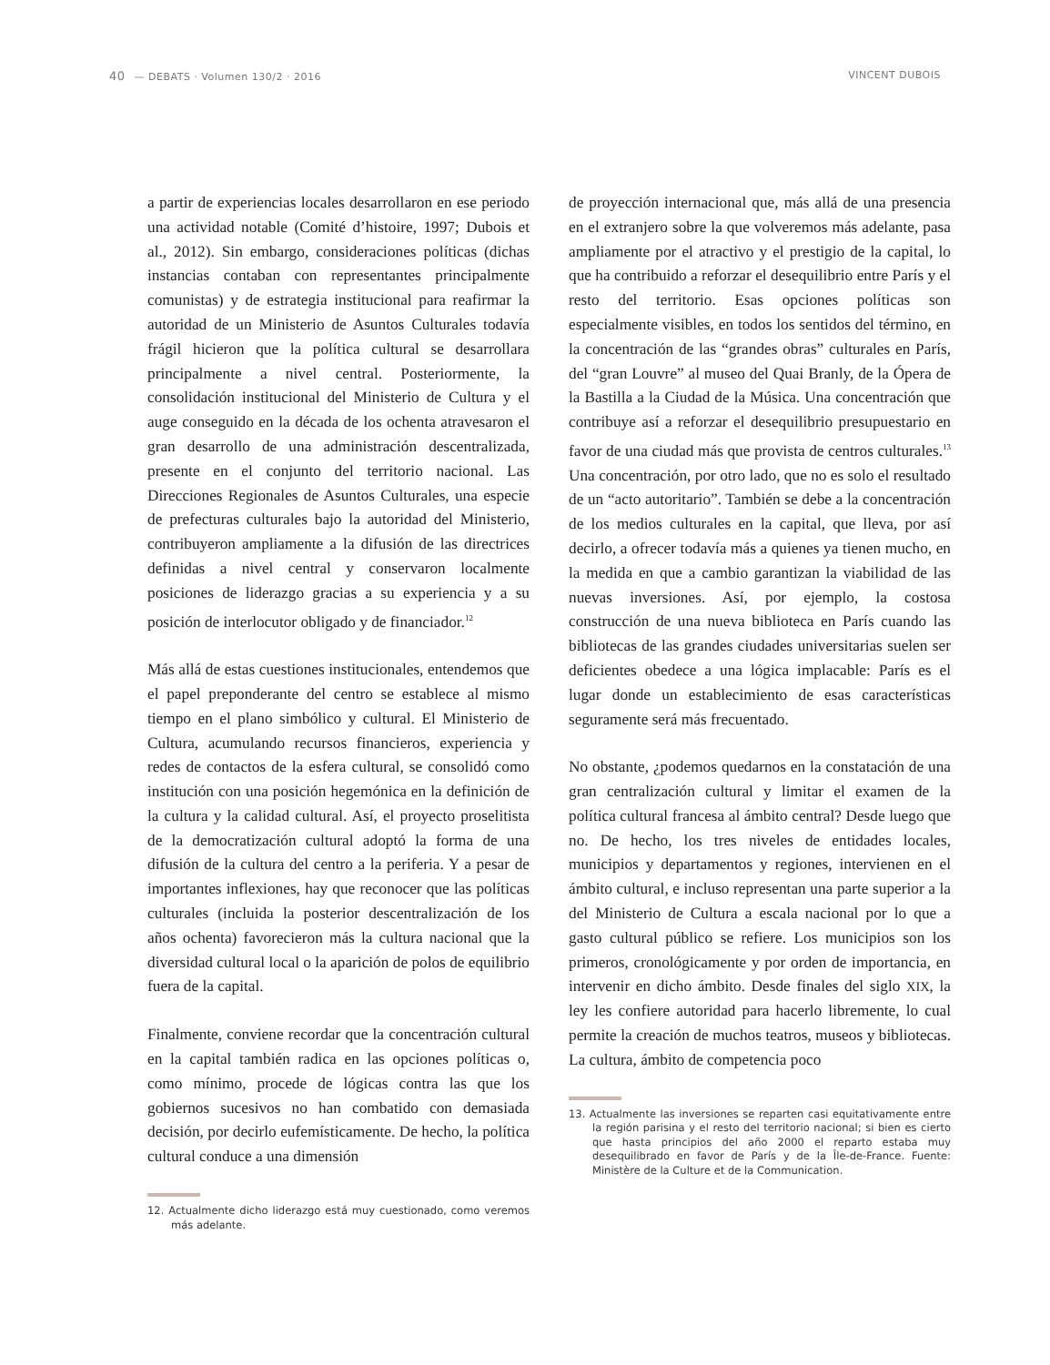40 — DEBATS · Volumen 130/2 · 2016 VINCENT DUBOIS
a partir de experiencias locales desarrollaron en ese periodo una actividad notable (Comité d’histoire, 1997; Dubois et al., 2012). Sin embargo, consideraciones políticas (dichas instancias contaban con representantes principalmente comunistas) y de estrategia institucional para reafirmar la autoridad de un Ministerio de Asuntos Culturales todavía frágil hicieron que la política cultural se desarrollara principalmente a nivel central. Posteriormente, la consolidación institucional del Ministerio de Cultura y el auge conseguido en la década de los ochenta atravesaron el gran desarrollo de una administración descentralizada, presente en el conjunto del territorio nacional. Las Direcciones Regionales de Asuntos Culturales, una especie de prefecturas culturales bajo la autoridad del Ministerio, contribuyeron ampliamente a la difusión de las directrices definidas a nivel central y conservaron localmente posiciones de liderazgo gracias a su experiencia y a su posición de interlocutor obligado y de financiador.<sup>12</sup>
Más allá de estas cuestiones institucionales, entendemos que el papel preponderante del centro se establece al mismo tiempo en el plano simbólico y cultural. El Ministerio de Cultura, acumulando recursos financieros, experiencia y redes de contactos de la esfera cultural, se consolidó como institución con una posición hegemónica en la definición de la cultura y la calidad cultural. Así, el proyecto proselitista de la democratización cultural adoptó la forma de una difusión de la cultura del centro a la periferia. Y a pesar de importantes inflexiones, hay que reconocer que las políticas culturales (incluida la posterior descentralización de los años ochenta) favorecieron más la cultura nacional que la diversidad cultural local o la aparición de polos de equilibrio fuera de la capital.
Finalmente, conviene recordar que la concentración cultural en la capital también radica en las opciones políticas o, como mínimo, procede de lógicas contra las que los gobiernos sucesivos no han combatido con demasiada decisión, por decirlo eufemísticamente. De hecho, la política cultural conduce a una dimensión
12. Actualmente dicho liderazgo está muy cuestionado, como veremos más adelante.
de proyección internacional que, más allá de una presencia en el extranjero sobre la que volveremos más adelante, pasa ampliamente por el atractivo y el prestigio de la capital, lo que ha contribuido a reforzar el desequilibrio entre París y el resto del territorio. Esas opciones políticas son especialmente visibles, en todos los sentidos del término, en la concentración de las “grandes obras” culturales en París, del “gran Louvre” al museo del Quai Branly, de la Ópera de la Bastilla a la Ciudad de la Música. Una concentración que contribuye así a reforzar el desequilibrio presupuestario en favor de una ciudad más que provista de centros culturales.<sup>13</sup> Una concentración, por otro lado, que no es solo el resultado de un “acto autoritario”. También se debe a la concentración de los medios culturales en la capital, que lleva, por así decirlo, a ofrecer todavía más a quienes ya tienen mucho, en la medida en que a cambio garantizan la viabilidad de las nuevas inversiones. Así, por ejemplo, la costosa construcción de una nueva biblioteca en París cuando las bibliotecas de las grandes ciudades universitarias suelen ser deficientes obedece a una lógica implacable: París es el lugar donde un establecimiento de esas características seguramente será más frecuentado.
No obstante, ¿podemos quedarnos en la constatación de una gran centralización cultural y limitar el examen de la política cultural francesa al ámbito central? Desde luego que no. De hecho, los tres niveles de entidades locales, municipios y departamentos y regiones, intervienen en el ámbito cultural, e incluso representan una parte superior a la del Ministerio de Cultura a escala nacional por lo que a gasto cultural público se refiere. Los municipios son los primeros, cronológicamente y por orden de importancia, en intervenir en dicho ámbito. Desde finales del siglo XIX, la ley les confiere autoridad para hacerlo libremente, lo cual permite la creación de muchos teatros, museos y bibliotecas. La cultura, ámbito de competencia poco
13. Actualmente las inversiones se reparten casi equitativamente entre la región parisina y el resto del territorio nacional; si bien es cierto que hasta principios del año 2000 el reparto estaba muy desequilibrado en favor de París y de la Île-de-France. Fuente: Ministère de la Culture et de la Communication.